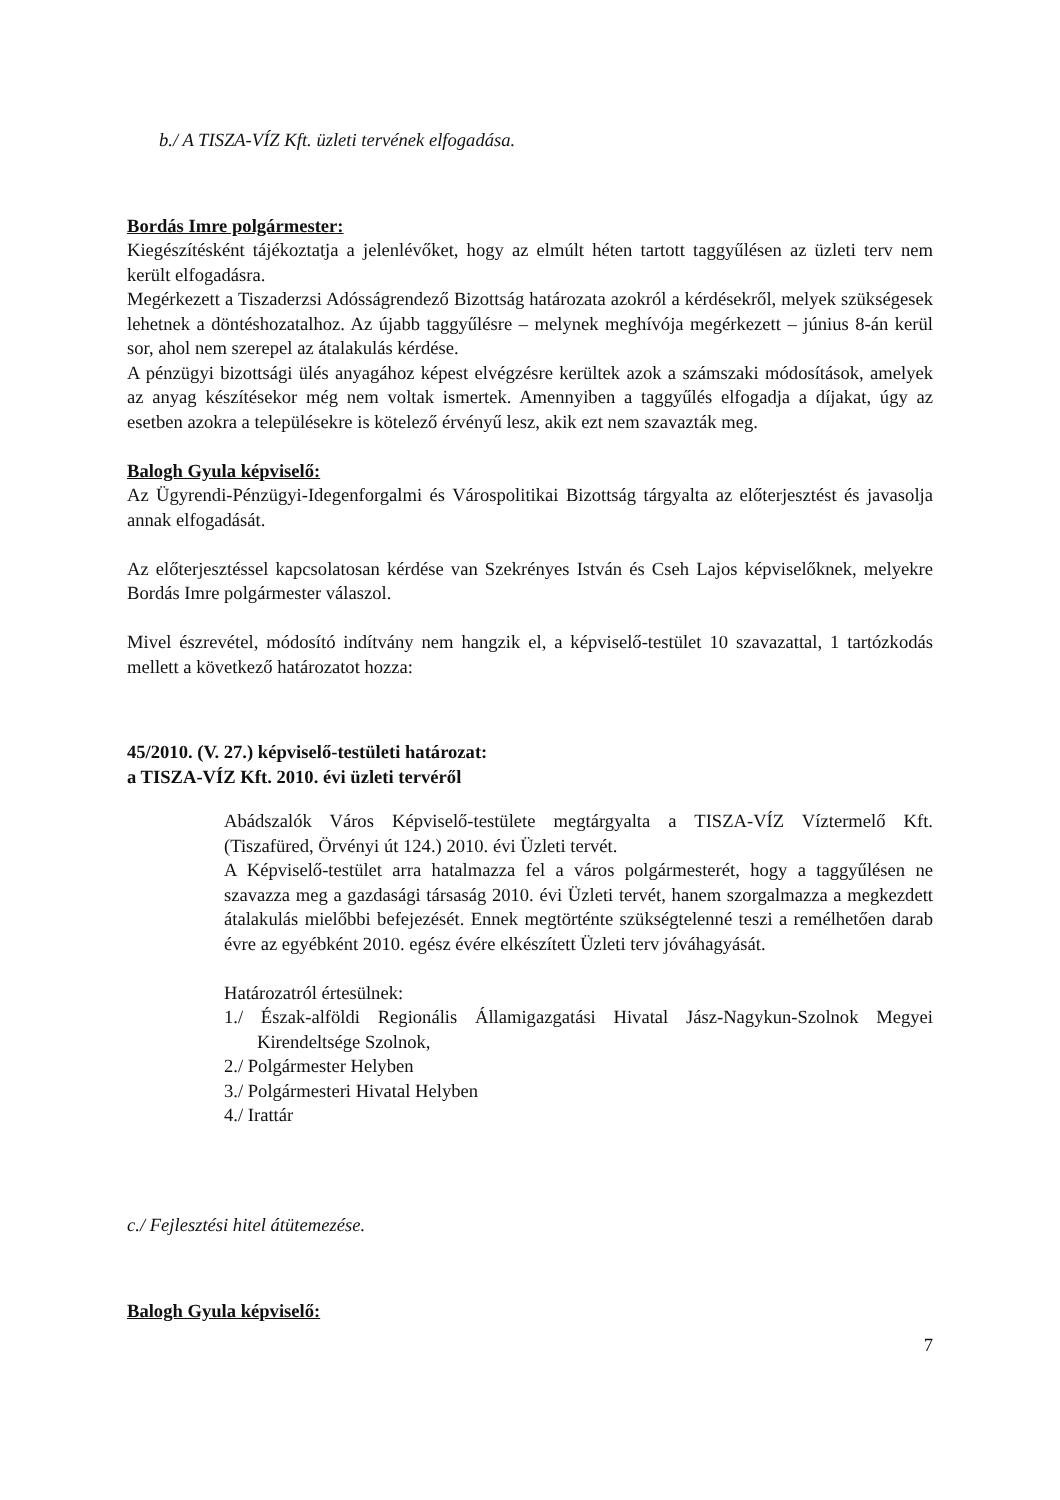b./ A TISZA-VÍZ Kft. üzleti tervének elfogadása.
Bordás Imre polgármester:
Kiegészítésként tájékoztatja a jelenlévőket, hogy az elmúlt héten tartott taggyűlésen az üzleti terv nem került elfogadásra.
Megérkezett a Tiszaderzsi Adósságrendező Bizottság határozata azokról a kérdésekről, melyek szükségesek lehetnek a döntéshozatalhoz. Az újabb taggyűlésre – melynek meghívója megérkezett – június 8-án kerül sor, ahol nem szerepel az átalakulás kérdése.
A pénzügyi bizottsági ülés anyagához képest elvégzésre kerültek azok a számszaki módosítások, amelyek az anyag készítésekor még nem voltak ismertek. Amennyiben a taggyűlés elfogadja a díjakat, úgy az esetben azokra a településekre is kötelező érvényű lesz, akik ezt nem szavazták meg.
Balogh Gyula képviselő:
Az Ügyrendi-Pénzügyi-Idegenforgalmi és Várospolitikai Bizottság tárgyalta az előterjesztést és javasolja annak elfogadását.
Az előterjesztéssel kapcsolatosan kérdése van Szekrényes István és Cseh Lajos képviselőknek, melyekre Bordás Imre polgármester válaszol.
Mivel észrevétel, módosító indítvány nem hangzik el, a képviselő-testület 10 szavazattal, 1 tartózkodás mellett a következő határozatot hozza:
45/2010. (V. 27.) képviselő-testületi határozat:
a TISZA-VÍZ Kft. 2010. évi üzleti tervéről
Abádszalók Város Képviselő-testülete megtárgyalta a TISZA-VÍZ Víztermelő Kft. (Tiszafüred, Örvényi út 124.) 2010. évi Üzleti tervét.
A Képviselő-testület arra hatalmazza fel a város polgármesterét, hogy a taggyűlésen ne szavazza meg a gazdasági társaság 2010. évi Üzleti tervét, hanem szorgalmazza a megkezdett átalakulás mielőbbi befejezését. Ennek megtörténte szükségtelenné teszi a remélhetően darab évre az egyébként 2010. egész évére elkészített Üzleti terv jóváhagyását.
Határozatról értesülnek:
1./ Észak-alföldi Regionális Államigazgatási Hivatal Jász-Nagykun-Szolnok Megyei Kirendeltsége Szolnok,
2./ Polgármester Helyben
3./ Polgármesteri Hivatal Helyben
4./ Irattár
c./ Fejlesztési hitel átütemezése.
Balogh Gyula képviselő:
7